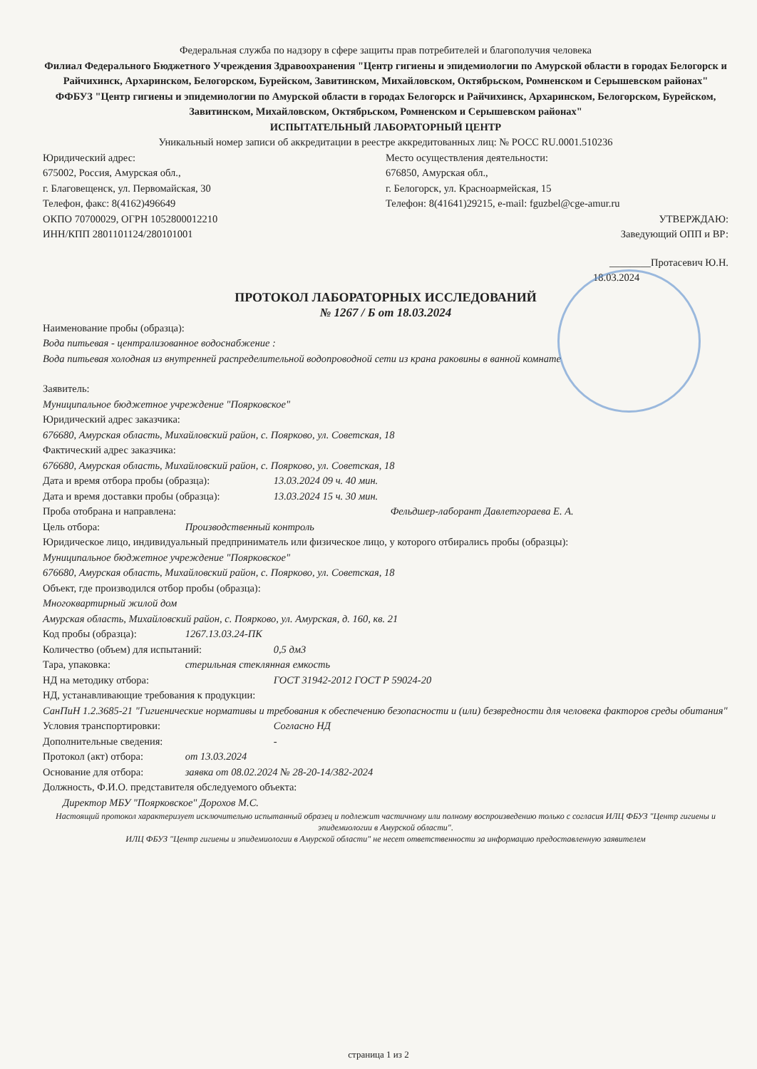Федеральная служба по надзору в сфере защиты прав потребителей и благополучия человека
Филиал Федерального Бюджетного Учреждения Здравоохранения "Центр гигиены и эпидемиологии по Амурской области в городах Белогорск и Райчихинск, Архаринском, Белогорском, Бурейском, Завитинском, Михайловском, Октябрьском, Ромненском и Серышевском районах"
ФФБУЗ "Центр гигиены и эпидемиологии по Амурской области в городах Белогорск и Райчихинск, Архаринском, Белогорском, Бурейском, Завитинском, Михайловском, Октябрьском, Ромненском и Серышевском районах"
ИСПЫТАТЕЛЬНЫЙ ЛАБОРАТОРНЫЙ ЦЕНТР
Уникальный номер записи об аккредитации в реестре аккредитованных лиц: № РОСС RU.0001.510236
Юридический адрес:
675002, Россия, Амурская обл.,
г. Благовещенск, ул. Первомайская, 30
Телефон, факс: 8(4162)496649
ОКПО 70700029, ОГРН 1052800012210
ИНН/КПП 2801101124/280101001
Место осуществления деятельности:
676850, Амурская обл.,
г. Белогорск, ул. Красноармейская, 15
Телефон: 8(41641)29215, e-mail: fguzbel@cge-amur.ru
УТВЕРЖДАЮ:
Заведующий ОПП и ВР:
________Протасевич Ю.Н.
18.03.2024
ПРОТОКОЛ ЛАБОРАТОРНЫХ ИССЛЕДОВАНИЙ
№ 1267 / Б от 18.03.2024
Наименование пробы (образца):
Вода питьевая - централизованное водоснабжение :
Вода питьевая холодная из внутренней распределительной водопроводной сети из крана раковины в ванной комнате
Заявитель:
Муниципальное бюджетное учреждение "Поярковское"
Юридический адрес заказчика:
676680, Амурская область, Михайловский район, с. Поярково, ул. Советская, 18
Фактический адрес заказчика:
676680, Амурская область, Михайловский район, с. Поярково, ул. Советская, 18
Дата и время отбора пробы (образца): 13.03.2024 09 ч. 40 мин.
Дата и время доставки пробы (образца): 13.03.2024 15 ч. 30 мин.
Проба отобрана и направлена: Фельдшер-лаборант Давлетгораева Е. А.
Цель отбора: Производственный контроль
Юридическое лицо, индивидуальный предприниматель или физическое лицо, у которого отбирались пробы (образцы):
Муниципальное бюджетное учреждение "Поярковское"
676680, Амурская область, Михайловский район, с. Поярково, ул. Советская, 18
Объект, где производился отбор пробы (образца):
Многоквартирный жилой дом
Амурская область, Михайловский район, с. Поярково, ул. Амурская, д. 160, кв. 21
Код пробы (образца): 1267.13.03.24-ПК
Количество (объем) для испытаний: 0,5 дм3
Тара, упаковка: стерильная стеклянная емкость
НД на методику отбора: ГОСТ 31942-2012 ГОСТ Р 59024-20
НД, устанавливающие требования к продукции:
СанПиН 1.2.3685-21 "Гигиенические нормативы и требования к обеспечению безопасности и (или) безвредности для человека факторов среды обитания"
Условия транспортировки: Согласно НД
Дополнительные сведения: -
Протокол (акт) отбора: от 13.03.2024
Основание для отбора: заявка от 08.02.2024 № 28-20-14/382-2024
Должность, Ф.И.О. представителя обследуемого объекта:
Директор МБУ "Поярковское" Дорохов М.С.
Настоящий протокол характеризует исключительно испытанный образец и подлежит частичному или полному воспроизведению только с согласия ИЛЦ ФБУЗ "Центр гигиены и эпидемиологии в Амурской области".
ИЛЦ ФБУЗ "Центр гигиены и эпидемиологии в Амурской области" не несет ответственности за информацию предоставленную заявителем
страница 1 из 2